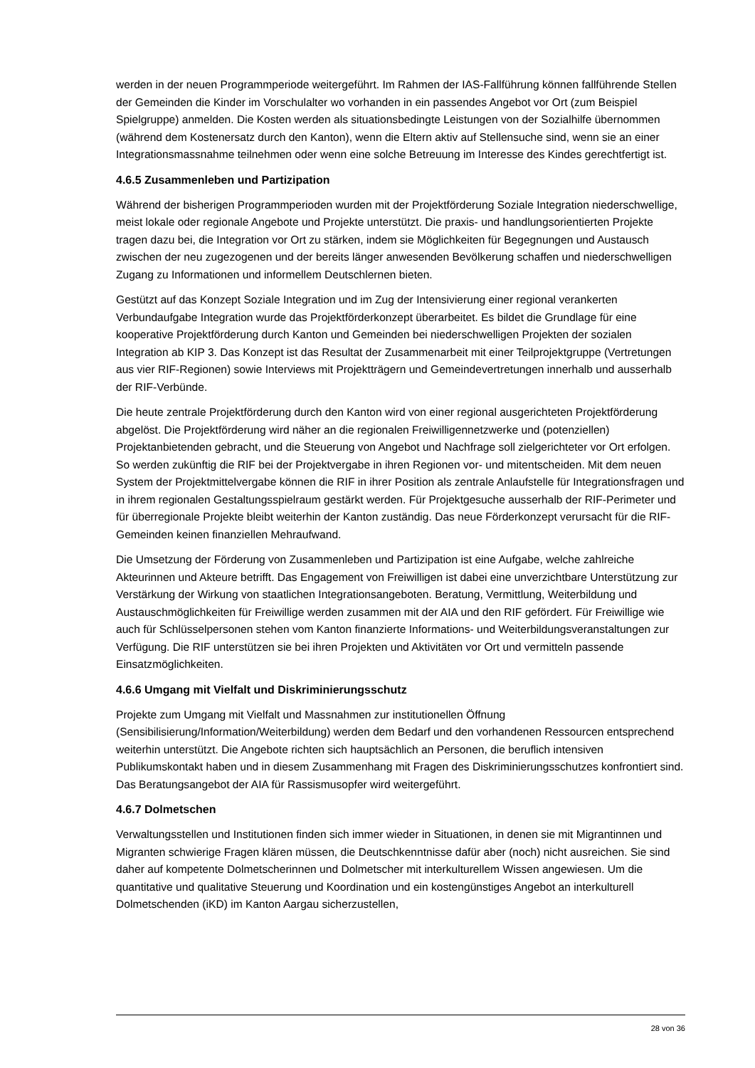werden in der neuen Programmperiode weitergeführt. Im Rahmen der IAS-Fallführung können fallführende Stellen der Gemeinden die Kinder im Vorschulalter wo vorhanden in ein passendes Angebot vor Ort (zum Beispiel Spielgruppe) anmelden. Die Kosten werden als situationsbedingte Leistungen von der Sozialhilfe übernommen (während dem Kostenersatz durch den Kanton), wenn die Eltern aktiv auf Stellensuche sind, wenn sie an einer Integrationsmassnahme teilnehmen oder wenn eine solche Betreuung im Interesse des Kindes gerechtfertigt ist.
4.6.5 Zusammenleben und Partizipation
Während der bisherigen Programmperioden wurden mit der Projektförderung Soziale Integration niederschwellige, meist lokale oder regionale Angebote und Projekte unterstützt. Die praxis- und handlungsorientierten Projekte tragen dazu bei, die Integration vor Ort zu stärken, indem sie Möglichkeiten für Begegnungen und Austausch zwischen der neu zugezogenen und der bereits länger anwesenden Bevölkerung schaffen und niederschwelligen Zugang zu Informationen und informellem Deutschlernen bieten.
Gestützt auf das Konzept Soziale Integration und im Zug der Intensivierung einer regional verankerten Verbundaufgabe Integration wurde das Projektförderkonzept überarbeitet. Es bildet die Grundlage für eine kooperative Projektförderung durch Kanton und Gemeinden bei niederschwelligen Projekten der sozialen Integration ab KIP 3. Das Konzept ist das Resultat der Zusammenarbeit mit einer Teilprojektgruppe (Vertretungen aus vier RIF-Regionen) sowie Interviews mit Projektträgern und Gemeindevertretungen innerhalb und ausserhalb der RIF-Verbünde.
Die heute zentrale Projektförderung durch den Kanton wird von einer regional ausgerichteten Projektförderung abgelöst. Die Projektförderung wird näher an die regionalen Freiwilligennetzwerke und (potenziellen) Projektanbietenden gebracht, und die Steuerung von Angebot und Nachfrage soll zielgerichteter vor Ort erfolgen. So werden zukünftig die RIF bei der Projektvergabe in ihren Regionen vor- und mitentscheiden. Mit dem neuen System der Projektmittelvergabe können die RIF in ihrer Position als zentrale Anlaufstelle für Integrationsfragen und in ihrem regionalen Gestaltungsspielraum gestärkt werden. Für Projektgesuche ausserhalb der RIF-Perimeter und für überregionale Projekte bleibt weiterhin der Kanton zuständig. Das neue Förderkonzept verursacht für die RIF-Gemeinden keinen finanziellen Mehraufwand.
Die Umsetzung der Förderung von Zusammenleben und Partizipation ist eine Aufgabe, welche zahlreiche Akteurinnen und Akteure betrifft. Das Engagement von Freiwilligen ist dabei eine unverzichtbare Unterstützung zur Verstärkung der Wirkung von staatlichen Integrationsangeboten. Beratung, Vermittlung, Weiterbildung und Austauschmöglichkeiten für Freiwillige werden zusammen mit der AIA und den RIF gefördert. Für Freiwillige wie auch für Schlüsselpersonen stehen vom Kanton finanzierte Informations- und Weiterbildungsveranstaltungen zur Verfügung. Die RIF unterstützen sie bei ihren Projekten und Aktivitäten vor Ort und vermitteln passende Einsatzmöglichkeiten.
4.6.6 Umgang mit Vielfalt und Diskriminierungsschutz
Projekte zum Umgang mit Vielfalt und Massnahmen zur institutionellen Öffnung (Sensibilisierung/Information/Weiterbildung) werden dem Bedarf und den vorhandenen Ressourcen entsprechend weiterhin unterstützt. Die Angebote richten sich hauptsächlich an Personen, die beruflich intensiven Publikumskontakt haben und in diesem Zusammenhang mit Fragen des Diskriminierungsschutzes konfrontiert sind. Das Beratungsangebot der AIA für Rassismusopfer wird weitergeführt.
4.6.7 Dolmetschen
Verwaltungsstellen und Institutionen finden sich immer wieder in Situationen, in denen sie mit Migrantinnen und Migranten schwierige Fragen klären müssen, die Deutschkenntnisse dafür aber (noch) nicht ausreichen. Sie sind daher auf kompetente Dolmetscherinnen und Dolmetscher mit interkulturellem Wissen angewiesen. Um die quantitative und qualitative Steuerung und Koordination und ein kostengünstiges Angebot an interkulturell Dolmetschenden (iKD) im Kanton Aargau sicherzustellen,
28 von 36